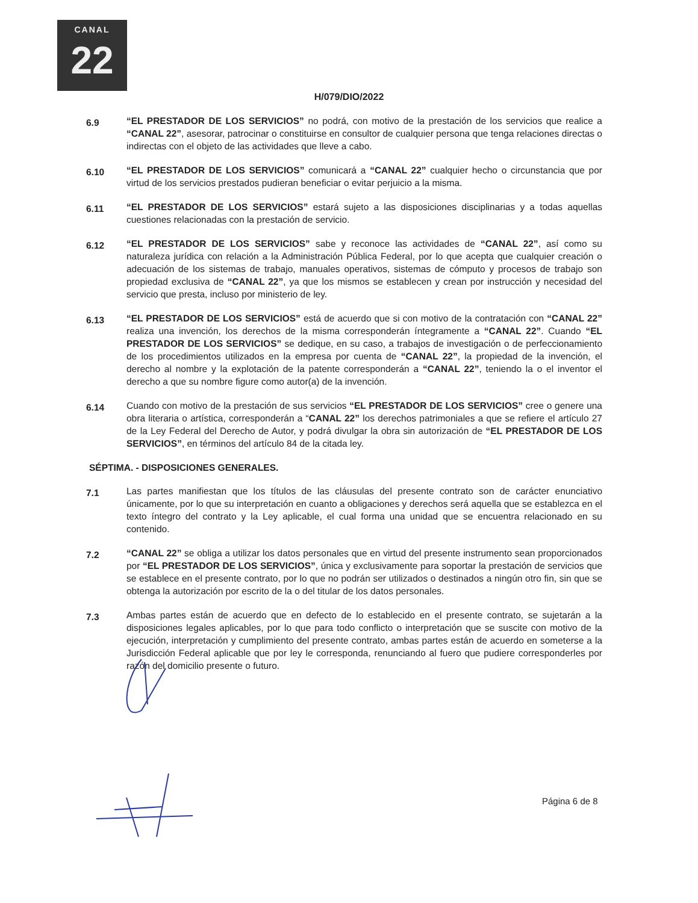CANAL
22
H/079/DIO/2022
6.9
“EL PRESTADOR DE LOS SERVICIOS” no podrá, con motivo de la prestación de los servicios que realice a “CANAL 22”, asesorar, patrocinar o constituirse en consultor de cualquier persona que tenga relaciones directas o indirectas con el objeto de las actividades que lleve a cabo.
6.10
“EL PRESTADOR DE LOS SERVICIOS” comunicará a “CANAL 22” cualquier hecho o circunstancia que por virtud de los servicios prestados pudieran beneficiar o evitar perjuicio a la misma.
6.11
“EL PRESTADOR DE LOS SERVICIOS” estará sujeto a las disposiciones disciplinarias y a todas aquellas cuestiones relacionadas con la prestación de servicio.
6.12
“EL PRESTADOR DE LOS SERVICIOS” sabe y reconoce las actividades de “CANAL 22”, así como su naturaleza jurídica con relación a la Administración Pública Federal, por lo que acepta que cualquier creación o adecuación de los sistemas de trabajo, manuales operativos, sistemas de cómputo y procesos de trabajo son propiedad exclusiva de “CANAL 22”, ya que los mismos se establecen y crean por instrucción y necesidad del servicio que presta, incluso por ministerio de ley.
6.13
“EL PRESTADOR DE LOS SERVICIOS” está de acuerdo que si con motivo de la contratación con “CANAL 22” realiza una invención, los derechos de la misma corresponderán íntegramente a “CANAL 22”. Cuando “EL PRESTADOR DE LOS SERVICIOS” se dedique, en su caso, a trabajos de investigación o de perfeccionamiento de los procedimientos utilizados en la empresa por cuenta de “CANAL 22”, la propiedad de la invención, el derecho al nombre y la explotación de la patente corresponderán a “CANAL 22”, teniendo la o el inventor el derecho a que su nombre figure como autor(a) de la invención.
6.14
Cuando con motivo de la prestación de sus servicios “EL PRESTADOR DE LOS SERVICIOS” cree o genere una obra literaria o artística, corresponderán a “CANAL 22” los derechos patrimoniales a que se refiere el artículo 27 de la Ley Federal del Derecho de Autor, y podrá divulgar la obra sin autorización de “EL PRESTADOR DE LOS SERVICIOS”, en términos del artículo 84 de la citada ley.
SÉPTIMA. - DISPOSICIONES GENERALES.
7.1
Las partes manifiestan que los títulos de las cláusulas del presente contrato son de carácter enunciativo únicamente, por lo que su interpretación en cuanto a obligaciones y derechos será aquella que se establezca en el texto íntegro del contrato y la Ley aplicable, el cual forma una unidad que se encuentra relacionado en su contenido.
7.2
“CANAL 22” se obliga a utilizar los datos personales que en virtud del presente instrumento sean proporcionados por “EL PRESTADOR DE LOS SERVICIOS”, única y exclusivamente para soportar la prestación de servicios que se establece en el presente contrato, por lo que no podrán ser utilizados o destinados a ningún otro fin, sin que se obtenga la autorización por escrito de la o del titular de los datos personales.
7.3
Ambas partes están de acuerdo que en defecto de lo establecido en el presente contrato, se sujetarán a la disposiciones legales aplicables, por lo que para todo conflicto o interpretación que se suscite con motivo de la ejecución, interpretación y cumplimiento del presente contrato, ambas partes están de acuerdo en someterse a la Jurisdicción Federal aplicable que por ley le corresponda, renunciando al fuero que pudiere corresponderles por razón del domicilio presente o futuro.
Página 6 de 8